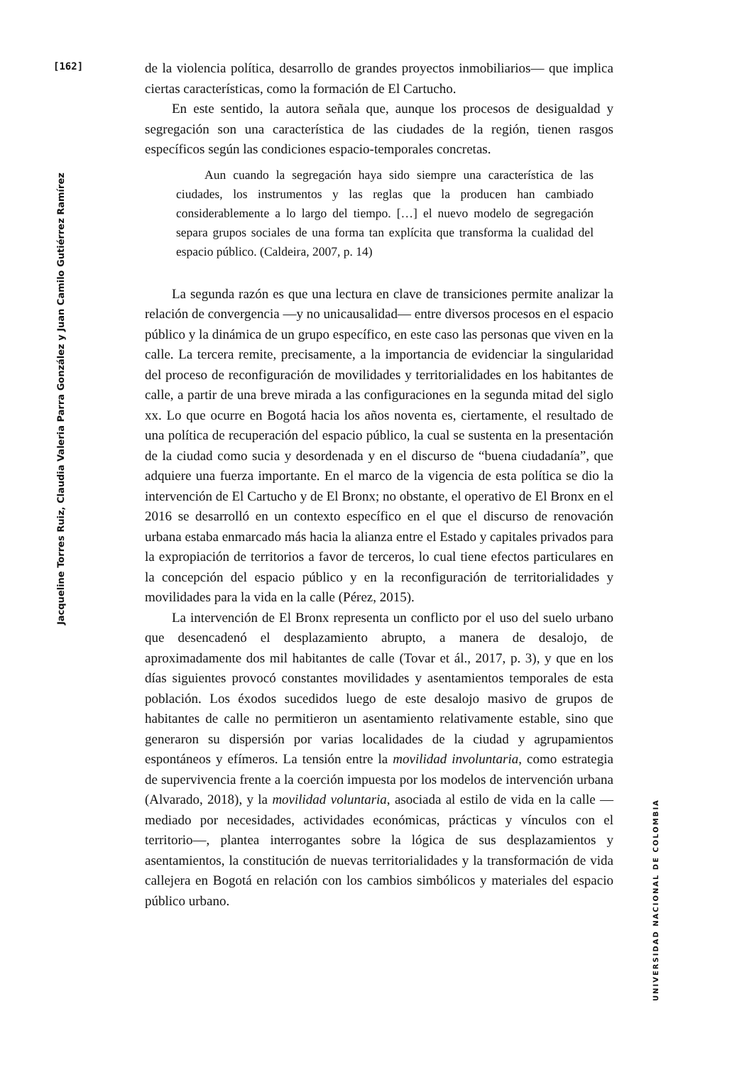[162]
Jacqueline Torres Ruiz, Claudia Valeria Parra González y Juan Camilo Gutiérrez Ramírez
de la violencia política, desarrollo de grandes proyectos inmobiliarios— que implica ciertas características, como la formación de El Cartucho.
En este sentido, la autora señala que, aunque los procesos de desigualdad y segregación son una característica de las ciudades de la región, tienen rasgos específicos según las condiciones espacio-temporales concretas.
Aun cuando la segregación haya sido siempre una característica de las ciudades, los instrumentos y las reglas que la producen han cambiado considerablemente a lo largo del tiempo. […] el nuevo modelo de segregación separa grupos sociales de una forma tan explícita que transforma la cualidad del espacio público. (Caldeira, 2007, p. 14)
La segunda razón es que una lectura en clave de transiciones permite analizar la relación de convergencia —y no unicausalidad— entre diversos procesos en el espacio público y la dinámica de un grupo específico, en este caso las personas que viven en la calle. La tercera remite, precisamente, a la importancia de evidenciar la singularidad del proceso de reconfiguración de movilidades y territorialidades en los habitantes de calle, a partir de una breve mirada a las configuraciones en la segunda mitad del siglo xx. Lo que ocurre en Bogotá hacia los años noventa es, ciertamente, el resultado de una política de recuperación del espacio público, la cual se sustenta en la presentación de la ciudad como sucia y desordenada y en el discurso de “buena ciudadanía”, que adquiere una fuerza importante. En el marco de la vigencia de esta política se dio la intervención de El Cartucho y de El Bronx; no obstante, el operativo de El Bronx en el 2016 se desarrolló en un contexto específico en el que el discurso de renovación urbana estaba enmarcado más hacia la alianza entre el Estado y capitales privados para la expropiación de territorios a favor de terceros, lo cual tiene efectos particulares en la concepción del espacio público y en la reconfiguración de territorialidades y movilidades para la vida en la calle (Pérez, 2015).
La intervención de El Bronx representa un conflicto por el uso del suelo urbano que desencadenó el desplazamiento abrupto, a manera de desalojo, de aproximadamente dos mil habitantes de calle (Tovar et ál., 2017, p. 3), y que en los días siguientes provocó constantes movilidades y asentamientos temporales de esta población. Los éxodos sucedidos luego de este desalojo masivo de grupos de habitantes de calle no permitieron un asentamiento relativamente estable, sino que generaron su dispersión por varias localidades de la ciudad y agrupamientos espontáneos y efímeros. La tensión entre la movilidad involuntaria, como estrategia de supervivencia frente a la coerción impuesta por los modelos de intervención urbana (Alvarado, 2018), y la movilidad voluntaria, asociada al estilo de vida en la calle —mediado por necesidades, actividades económicas, prácticas y vínculos con el territorio—, plantea interrogantes sobre la lógica de sus desplazamientos y asentamientos, la constitución de nuevas territorialidades y la transformación de vida callejera en Bogotá en relación con los cambios simbólicos y materiales del espacio público urbano.
UNIVERSIDAD NACIONAL DE COLOMBIA